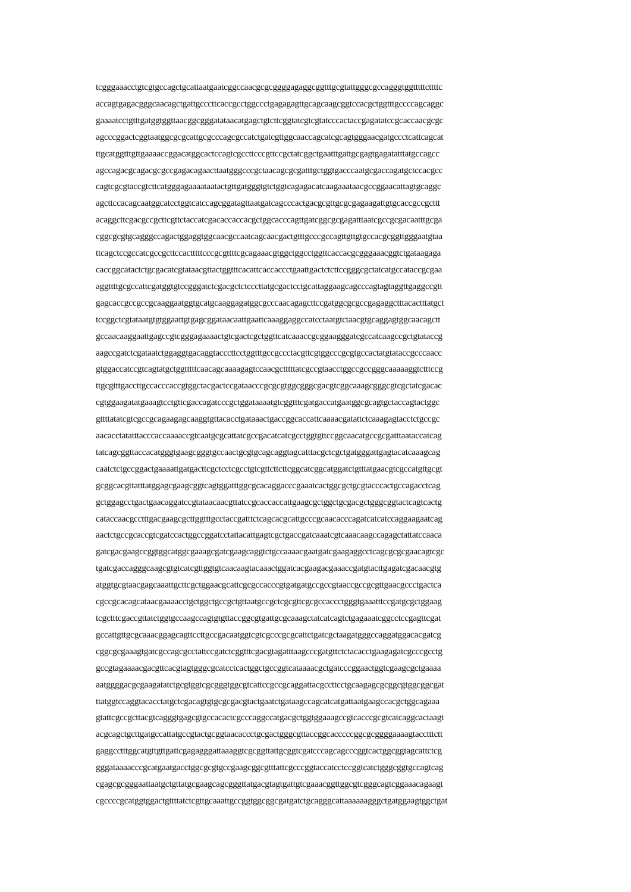tcgggaaacctgtcgtgccagctgcattaatgaatcggccaacgcgcggggagaggcggtttgcgtattgggcgccagggtggtttttcttttc
accagtgagacgggcaacagctgattgcccttcaccgcctggccctgagagagttgcagcaagcggtccacgctggtttgccccagcaggc
gaaaatcctgtttgatggtggttaacggcgggatataacatgagctgtcttcggtatcgtcgtatcccactaccgagatatccgcaccaacgcgc
agcccggactcggtaatggcgcgcattgcgcccagcgccatctgatcgttggcaaccagcatcgcagtgggaacgatgccctcattcagcat
ttgcatggtttgttgaaaaccggacatggcactccagtcgccttcccgttccgctatcggctgaatttgattgcgagtgagatatttatgccagcc
agccagacgcagacgcgccgagacagaacttaatgggcccgctaacagcgcgatttgctggtgacccaatgcgaccagatgctccacgcc
cagtcgcgtaccgtcttcatgggagaaaataatactgttgatgggtgtctggtcagagacatcaagaaataacgccggaacattagtgcaggc
agcttccacagcaatggcatcctggtcatccagcggatagttaatgatcagcccactgacgcgttgcgcgagaagattgtgcaccgccgcttt
acaggcttcgacgccgcttcgttctaccatcgacaccaccacgctggcacccagttgatcggcgcgagatttaatcgccgcgacaatttgcga
cggcgcgtgcagggccagactggaggtggcaacgccaatcagcaacgactgtttgcccgccagttgttgtgccacgcggttgggaatgtaa
ttcagctccgccatcgccgcttccactttttcccgcgttttcgcagaaacgtggctggcctggttcaccacgcgggaaacggtctgataagaga
caccggcatactctgcgacatcgtataacgttactggtttcacattcaccaccctgaattgactctcttccgggcgctatcatgccataccgcgaa
aggttttgcgccattcgatggtgtccgggatctcgacgctctcccttatgcgactcctgcattaggaagcagcccagtagtaggttgaggccgtt
gagcaccgccgccgcaaggaatggtgcatgcaaggagatggcgcccaacagagcttccgatggcgcgccgagaggctttacactttatgct
tccggctcgtataatgtgtggaattgtgagcggataacaattgaattcaaaggaggccatcctaatgtctaacgtgcaggagtggcaacagctt
gccaacaaggaattgagccgtcgggagaaaactgtcgactcgctggttcatcaaaccgcggaagggatcgccatcaagccgctgtataccg
aagccgatctcgataatctggaggtgacaggtacccttcctggtttgccgccctacgttcgtggcccgcgtgccactatgtataccgcccaacc
gtggaccatccgtcagtatgctggtttttcaacagcaaaagagtccaacgctttttatcgccgtaacctggccgccgggcaaaaaggtctttccg
ttgcgtttgaccttgccacccaccgtggctacgactccgataacccgcgcgtggcgggcgacgtcggcaaagcgggcgtcgctatcgacac
cgtggaagatatgaaagtcctgttcgaccagatcccgctggataaaatgtcggtttcgatgaccatgaatggcgcagtgctaccagtactggc
gttttatatcgtcgccgcagaagagcaaggtgttacacctgataaactgaccggcaccattcaaaacgatattctcaaagagtacctctgccgc
aacacctatatttacccaccaaaaccgtcaatgcgcattatcgccgacatcatcgcctggtgttccggcaacatgccgcgatttaataccatcag
tatcagcggttaccacatgggtgaagcgggtgccaactgcgtgcagcaggtagcatttacgctcgctgatgggattgagtacatcaaagcag
caatctctgccggactgaaaattgatgacttcgctcctcgcctgtcgttcttcttcggcatcggcatggatctgtttatgaacgtcgccatgttgcgt
gcggcacgttatttatggagcgaagcggtcagtggatttggcgcacaggacccgaaatcactggcgctgcgtacccactgccagacctcag
gctggagcctgactgaacaggatccgtataacaacgttatccgcaccaccattgaagcgctggctgcgacgctgggcggtactcagtcactg
cataccaacgcctttgacgaagcgcttggtttgcctaccgatttctcagcacgcattgcccgcaacacccagatcatcatccaggaagaatcag
aactctgccgcaccgtcgatccactggccggatcctattacattgagtcgctgaccgatcaaatcgtcaaacaagccagagctattatccaaca
gatcgacgaagccggtggcatggcgaaagcgatcgaagcaggtctgccaaaacgaatgatcgaagaggcctcagcgcgcgaacagtcgc
tgatcgaccagggcaagcgtgtcatcgttggtgtcaacaagtacaaactggatcacgaagacgaaaccgatgtacttgagatcgacaacgtg
atggtgcgtaacgagcaaattgcttcgctggaacgcattcgcgccacccgtgatgatgccgccgtaaccgccgcgttgaacgccctgactca
cgccgcacagcataacgaaaacctgctggctgccgctgttaatgccgctcgcgttcgcgccaccctgggtgaaatttccgatgcgctggaag
tcgctttcgaccgttatctggtgccaagccagtgtgttaccggcgtgattgcgcaaagctatcatcagtctgagaaatcggcctccgagttcgat
gccattgttgcgcaaacggagcagttccttgccgacaatggtcgtcgcccgcgcattctgatcgctaagatgggccaggatggacacgatcg
cggcgcgaaagtgatcgccagcgcctattccgatctcggtttcgacgtagatttaagcccgatgttctctacacctgaagagatcgcccgcctg
gccgtagaaaacgacgttcacgtagtgggcgcatcctcactggctgccggtcataaaacgctgatcccggaactggtcgaagcgctgaaaa
aatggggacgcgaagatatctgcgtggtcgcgggtggcgtcattccgccgcaggattacgccttcctgcaagagcgcggcgtggcggcgat
ttatggtccaggtacacctatgctcgacagtgtgcgcgacgtactgaatctgataagccagcatcatgattaatgaagccacgctggcagaaa
gtattcgccgcttacgtcagggtgagcgtgccacactcgcccaggccatgacgctggtggaaagccgtcacccgcgtcatcaggcactaagt
acgcagctgcttgatgccattatgccgtactgcggtaacaccctgcgactgggcgttaccggcacccccggcgcggggaaaagtacctttctt
gaggcctttggcatgttgttgattcgagagggattaaaggtcgcggttattgcggtcgatcccagcagcccggtcactggcggtagcattctcg
gggataaaacccgcatgaatgacctggcgcgtgccgaagcggcgtttattcgcccggtaccatcctccggtcatctgggcggtgccagtcag
cgagcgcgggaattaatgctgttatgcgaagcagcgggttatgacgtagtgattgtcgaaacggttggcgtcgggcagtcggaaacagaagt
cgccccgcatggtggactgttttatctcgttgcaaattgccggtggcggcgatgatctgcagggcattaaaaaagggctgatggaagtggctgat